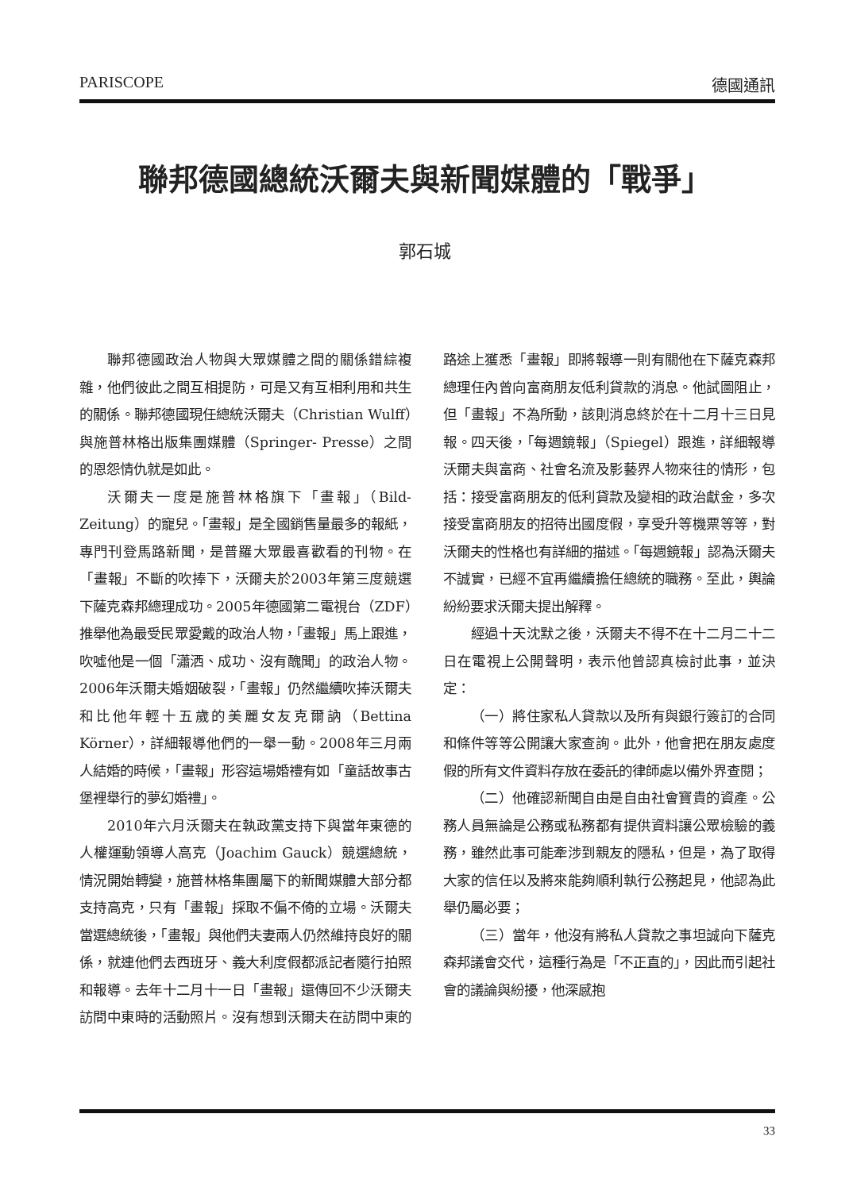PARISCOPE 德國通訊
聯邦德國總統沃爾夫與新聞媒體的「戰爭」
郭石城
聯邦德國政治人物與大眾媒體之間的關係錯綜複雜，他們彼此之間互相提防，可是又有互相利用和共生的關係。聯邦德國現任總統沃爾夫（Christian Wulff）與施普林格出版集團媒體（Springer- Presse）之間的恩怨情仇就是如此。
沃爾夫一度是施普林格旗下「畫報」（Bild-Zeitung）的寵兒。「畫報」是全國銷售量最多的報紙，專門刊登馬路新聞，是普羅大眾最喜歡看的刊物。在「畫報」不斷的吹捧下，沃爾夫於2003年第三度競選下薩克森邦總理成功。2005年德國第二電視台（ZDF）推舉他為最受民眾愛戴的政治人物，「畫報」馬上跟進，吹噓他是一個「瀟洒、成功、沒有醜聞」的政治人物。2006年沃爾夫婚姻破裂，「畫報」仍然繼續吹捧沃爾夫和比他年輕十五歲的美麗女友克爾訥（Bettina Körner），詳細報導他們的一舉一動。2008年三月兩人結婚的時候，「畫報」形容這場婚禮有如「童話故事古堡裡舉行的夢幻婚禮」。
2010年六月沃爾夫在執政黨支持下與當年東德的人權運動領導人高克（Joachim Gauck）競選總統，情況開始轉變，施普林格集團屬下的新聞媒體大部分都支持高克，只有「畫報」採取不偏不倚的立場。沃爾夫當選總統後，「畫報」與他們夫妻兩人仍然維持良好的關係，就連他們去西班牙、義大利度假都派記者隨行拍照和報導。去年十二月十一日「畫報」還傳回不少沃爾夫訪問中東時的活動照片。沒有想到沃爾夫在訪問中東的路途上獲悉「畫報」即將報導一則有關他在下薩克森邦總理任內曾向富商朋友低利貸款的消息。他試圖阻止，但「畫報」不為所動，該則消息終於在十二月十三日見報。四天後，「每週鏡報」（Spiegel）跟進，詳細報導沃爾夫與富商、社會名流及影藝界人物來往的情形，包括：接受富商朋友的低利貸款及變相的政治獻金，多次接受富商朋友的招待出國度假，享受升等機票等等，對沃爾夫的性格也有詳細的描述。「每週鏡報」認為沃爾夫不誠實，已經不宜再繼續擔任總統的職務。至此，輿論紛紛要求沃爾夫提出解釋。
經過十天沈默之後，沃爾夫不得不在十二月二十二日在電視上公開聲明，表示他曾認真檢討此事，並決定：
（一）將住家私人貸款以及所有與銀行簽訂的合同和條件等等公開讓大家查詢。此外，他會把在朋友處度假的所有文件資料存放在委託的律師處以備外界查閱；
（二）他確認新聞自由是自由社會寶貴的資產。公務人員無論是公務或私務都有提供資料讓公眾檢驗的義務，雖然此事可能牽涉到親友的隱私，但是，為了取得大家的信任以及將來能夠順利執行公務起見，他認為此舉仍屬必要；
（三）當年，他沒有將私人貸款之事坦誠向下薩克森邦議會交代，這種行為是「不正直的」，因此而引起社會的議論與紛擾，他深感抱
33